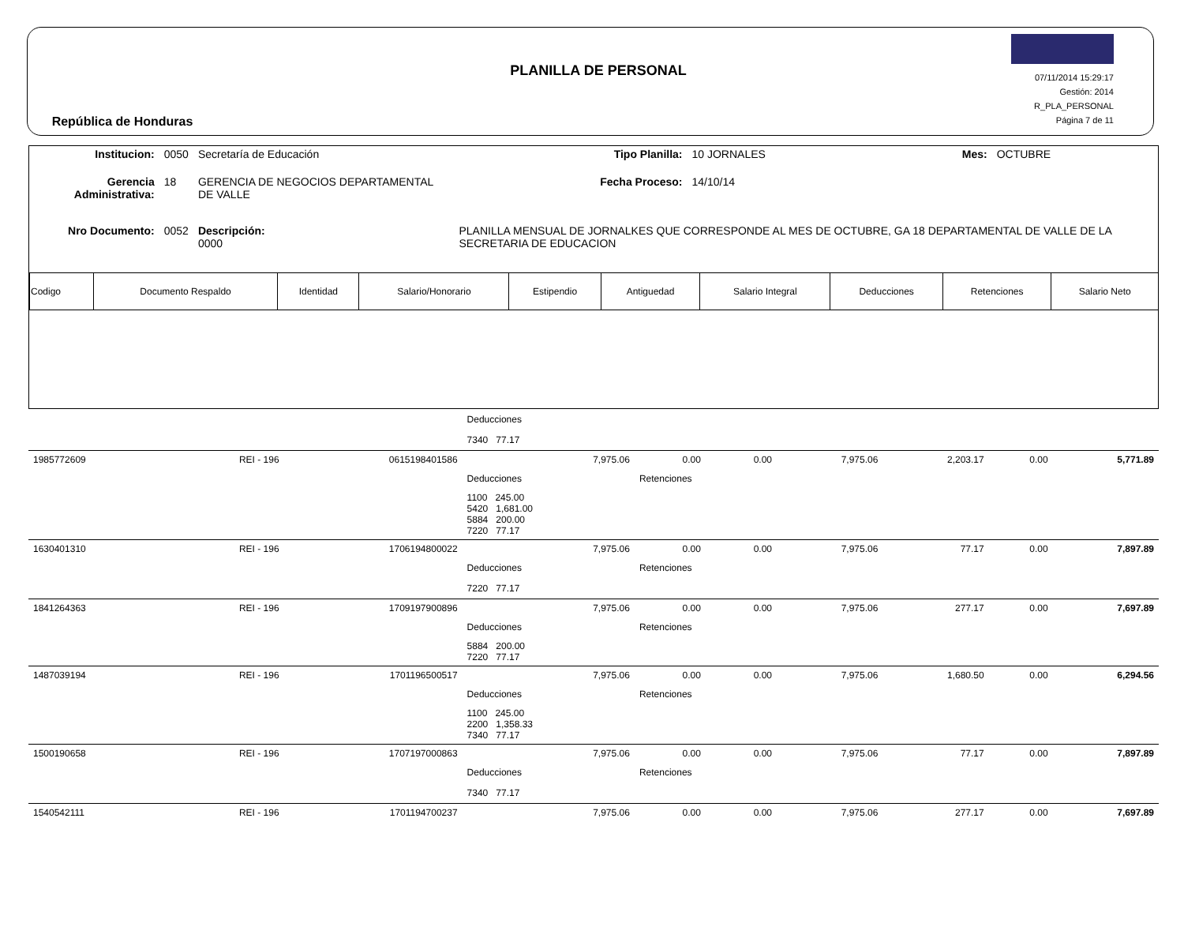República de Honduras
PLANILLA DE PERSONAL
07/11/2014 15:29:17
Gestión: 2014
R_PLA_PERSONAL
Página 7 de 11
| Institucion: | 0050 | Secretaría de Educación | Tipo Planilla: | 10 JORNALES | Mes: | OCTUBRE |
| Gerencia Administrativa: | 18 | GERENCIA DE NEGOCIOS DEPARTAMENTAL DE VALLE | Fecha Proceso: | 14/10/14 | | |
| Nro Documento: | 0052 | Descripción: 0000 | PLANILLA MENSUAL DE JORNALKES QUE CORRESPONDE AL MES DE OCTUBRE, GA 18 DEPARTAMENTAL DE VALLE DE LA SECRETARIA DE EDUCACION | | | |
| Codigo | Documento Respaldo | Identidad | Salario/Honorario | Estipendio | Antiguedad | Salario Integral | Deducciones | Retenciones | Salario Neto |
| --- | --- | --- | --- | --- | --- | --- | --- | --- | --- |
| | | | Deducciones | | | | | | |
| | | | 7340 77.17 | | | | | | |
| 1985772609 | REI - 196 | 0615198401586 | 7,975.06 | 0.00 | 0.00 | 7,975.06 | 2,203.17 | 0.00 | 5,771.89 |
| | | | Deducciones | Retenciones | | | | | |
| | | | 1100 245.00 5420 1,681.00 5884 200.00 7220 77.17 | | | | | | |
| 1630401310 | REI - 196 | 1706194800022 | 7,975.06 | 0.00 | 0.00 | 7,975.06 | 77.17 | 0.00 | 7,897.89 |
| | | | Deducciones | Retenciones | | | | | |
| | | | 7220 77.17 | | | | | | |
| 1841264363 | REI - 196 | 1709197900896 | 7,975.06 | 0.00 | 0.00 | 7,975.06 | 277.17 | 0.00 | 7,697.89 |
| | | | Deducciones | Retenciones | | | | | |
| | | | 5884 200.00 7220 77.17 | | | | | | |
| 1487039194 | REI - 196 | 1701196500517 | 7,975.06 | 0.00 | 0.00 | 7,975.06 | 1,680.50 | 0.00 | 6,294.56 |
| | | | Deducciones | Retenciones | | | | | |
| | | | 1100 245.00 2200 1,358.33 7340 77.17 | | | | | | |
| 1500190658 | REI - 196 | 1707197000863 | 7,975.06 | 0.00 | 0.00 | 7,975.06 | 77.17 | 0.00 | 7,897.89 |
| | | | Deducciones | Retenciones | | | | | |
| | | | 7340 77.17 | | | | | | |
| 1540542111 | REI - 196 | 1701194700237 | 7,975.06 | 0.00 | 0.00 | 7,975.06 | 277.17 | 0.00 | 7,697.89 |